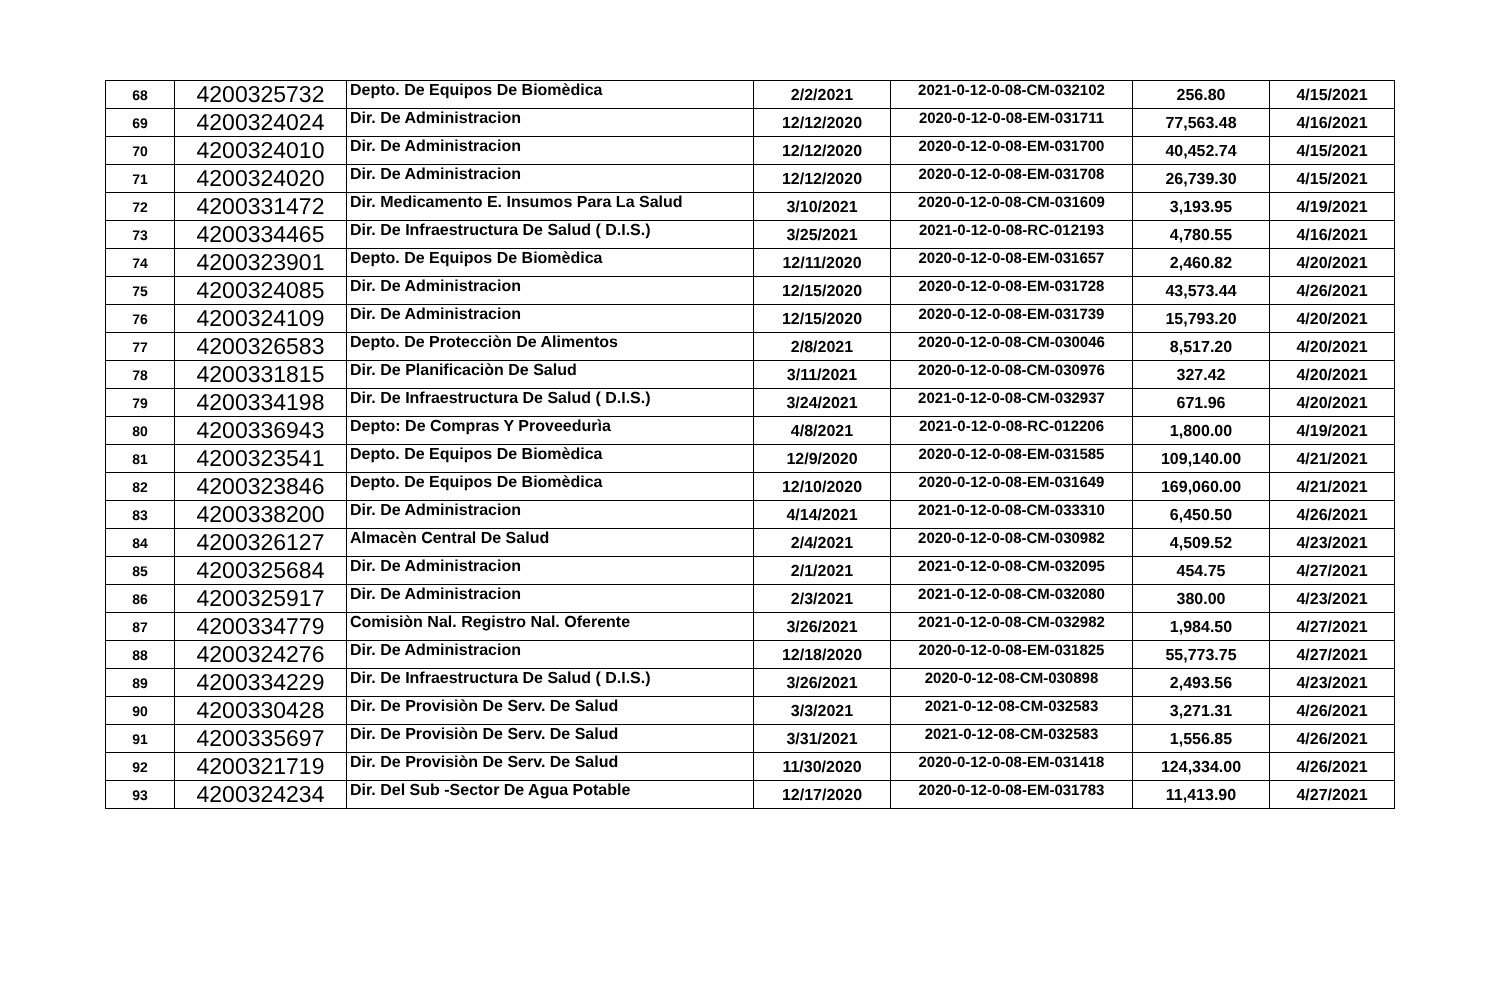| 68 | 4200325732 | Depto. De Equipos De Biomèdica | 2/2/2021 | 2021-0-12-0-08-CM-032102 | 256.80 | 4/15/2021 |
| 69 | 4200324024 | Dir. De Administracion | 12/12/2020 | 2020-0-12-0-08-EM-031711 | 77,563.48 | 4/16/2021 |
| 70 | 4200324010 | Dir. De Administracion | 12/12/2020 | 2020-0-12-0-08-EM-031700 | 40,452.74 | 4/15/2021 |
| 71 | 4200324020 | Dir. De Administracion | 12/12/2020 | 2020-0-12-0-08-EM-031708 | 26,739.30 | 4/15/2021 |
| 72 | 4200331472 | Dir. Medicamento E. Insumos Para La Salud | 3/10/2021 | 2020-0-12-0-08-CM-031609 | 3,193.95 | 4/19/2021 |
| 73 | 4200334465 | Dir. De Infraestructura De Salud ( D.I.S.) | 3/25/2021 | 2021-0-12-0-08-RC-012193 | 4,780.55 | 4/16/2021 |
| 74 | 4200323901 | Depto. De Equipos De Biomèdica | 12/11/2020 | 2020-0-12-0-08-EM-031657 | 2,460.82 | 4/20/2021 |
| 75 | 4200324085 | Dir. De Administracion | 12/15/2020 | 2020-0-12-0-08-EM-031728 | 43,573.44 | 4/26/2021 |
| 76 | 4200324109 | Dir. De Administracion | 12/15/2020 | 2020-0-12-0-08-EM-031739 | 15,793.20 | 4/20/2021 |
| 77 | 4200326583 | Depto. De Protecciòn De Alimentos | 2/8/2021 | 2020-0-12-0-08-CM-030046 | 8,517.20 | 4/20/2021 |
| 78 | 4200331815 | Dir. De Planificaciòn De Salud | 3/11/2021 | 2020-0-12-0-08-CM-030976 | 327.42 | 4/20/2021 |
| 79 | 4200334198 | Dir. De Infraestructura De Salud ( D.I.S.) | 3/24/2021 | 2021-0-12-0-08-CM-032937 | 671.96 | 4/20/2021 |
| 80 | 4200336943 | Depto: De Compras Y Proveedurìa | 4/8/2021 | 2021-0-12-0-08-RC-012206 | 1,800.00 | 4/19/2021 |
| 81 | 4200323541 | Depto. De Equipos De Biomèdica | 12/9/2020 | 2020-0-12-0-08-EM-031585 | 109,140.00 | 4/21/2021 |
| 82 | 4200323846 | Depto. De Equipos De Biomèdica | 12/10/2020 | 2020-0-12-0-08-EM-031649 | 169,060.00 | 4/21/2021 |
| 83 | 4200338200 | Dir. De Administracion | 4/14/2021 | 2021-0-12-0-08-CM-033310 | 6,450.50 | 4/26/2021 |
| 84 | 4200326127 | Almacèn Central De Salud | 2/4/2021 | 2020-0-12-0-08-CM-030982 | 4,509.52 | 4/23/2021 |
| 85 | 4200325684 | Dir. De Administracion | 2/1/2021 | 2021-0-12-0-08-CM-032095 | 454.75 | 4/27/2021 |
| 86 | 4200325917 | Dir. De Administracion | 2/3/2021 | 2021-0-12-0-08-CM-032080 | 380.00 | 4/23/2021 |
| 87 | 4200334779 | Comisiòn Nal. Registro Nal. Oferente | 3/26/2021 | 2021-0-12-0-08-CM-032982 | 1,984.50 | 4/27/2021 |
| 88 | 4200324276 | Dir. De Administracion | 12/18/2020 | 2020-0-12-0-08-EM-031825 | 55,773.75 | 4/27/2021 |
| 89 | 4200334229 | Dir. De Infraestructura De Salud ( D.I.S.) | 3/26/2021 | 2020-0-12-08-CM-030898 | 2,493.56 | 4/23/2021 |
| 90 | 4200330428 | Dir. De Provisiòn De Serv. De Salud | 3/3/2021 | 2021-0-12-08-CM-032583 | 3,271.31 | 4/26/2021 |
| 91 | 4200335697 | Dir. De Provisiòn De Serv. De Salud | 3/31/2021 | 2021-0-12-08-CM-032583 | 1,556.85 | 4/26/2021 |
| 92 | 4200321719 | Dir. De Provisiòn De Serv. De Salud | 11/30/2020 | 2020-0-12-0-08-EM-031418 | 124,334.00 | 4/26/2021 |
| 93 | 4200324234 | Dir. Del Sub -Sector De Agua Potable | 12/17/2020 | 2020-0-12-0-08-EM-031783 | 11,413.90 | 4/27/2021 |